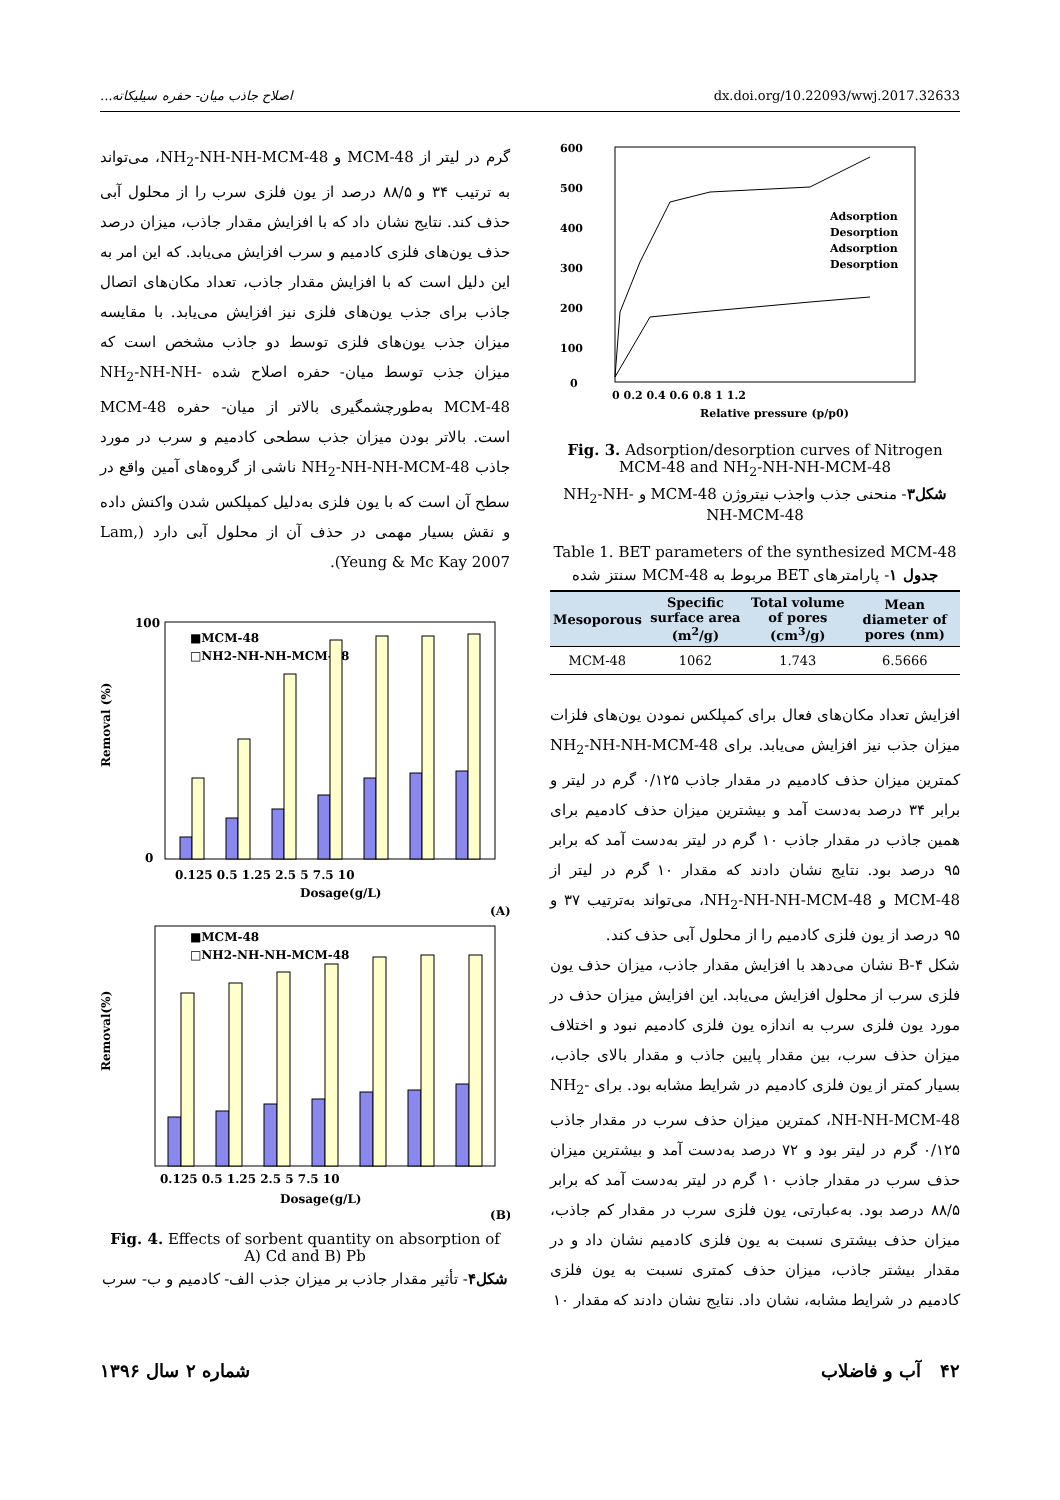اصلاح جاذب میان- حفره سیلیکاته... dx.doi.org/10.22093/wwj.2017.32633
گرم در لیتر از MCM-48 و NH<sub>2</sub>-NH-NH-MCM-48، می‌تواند به ترتیب ۳۴ و ۸۸/۵ درصد از یون فلزی سرب را از محلول آبی حذف کند. نتایج نشان داد که با افزایش مقدار جاذب، میزان درصد حذف یون‌های فلزی کادمیم و سرب افزایش می‌یابد. که این امر به این دلیل است که با افزایش مقدار جاذب، تعداد مکان‌های اتصال جاذب برای جذب یون‌های فلزی نیز افزایش می‌یابد. با مقایسه میزان جذب یون‌های فلزی توسط دو جاذب مشخص است که میزان جذب توسط میان- حفره اصلاح شده NH<sub>2</sub>-NH-NH-MCM-48 به‌طورچشمگیری بالاتر از میان- حفره MCM-48 است. بالاتر بودن میزان جذب سطحی کادمیم و سرب در مورد جاذب NH<sub>2</sub>-NH-NH-MCM-48 ناشی از گروه‌های آمین واقع در سطح آن است که با یون فلزی به‌دلیل کمپلکس شدن واکنش داده و نقش بسیار مهمی در حذف آن از محلول آبی دارد (Lam, Yeung & Mc Kay 2007).
Removal (%)
100
0
■MCM-48
□NH2-NH-NH-MCM-48
0.125 0.5 1.25 2.5 5 7.5 10
Dosage(g/L)
(A)
Removal(%)
■MCM-48
□NH2-NH-NH-MCM-48
0.125 0.5 1.25 2.5 5 7.5 10
Dosage(g/L)
(B)
Fig. 4. Effects of sorbent quantity on absorption of A) Cd and B) Pb
شکل۴- تأثیر مقدار جاذب بر میزان جذب الف- کادمیم و ب- سرب
600
500
400
300
200
100
0
Adsorption
Desorption
Adsorption
Desorption
0 0.2 0.4 0.6 0.8 1 1.2
Relative pressure (p/p0)
Fig. 3. Adsorption/desorption curves of Nitrogen MCM-48 and NH<sub>2</sub>-NH-NH-MCM-48
شکل۳- منحنی جذب واجذب نیتروژن MCM-48 و NH<sub>2</sub>-NH-NH-MCM-48
Table 1. BET parameters of the synthesized MCM-48
جدول ۱- پارامترهای BET مربوط به MCM-48 سنتز شده
| Mesoporous | Specific surface area (m<sup>2</sup>/g) | Total volume of pores (cm<sup>3</sup>/g) | Mean diameter of pores (nm) |
| --- | --- | --- | --- |
| MCM-48 | 1062 | 1.743 | 6.5666 |
افزایش تعداد مکان‌های فعال برای کمپلکس نمودن یون‌های فلزات میزان جذب نیز افزایش می‌یابد. برای NH<sub>2</sub>-NH-NH-MCM-48 کمترین میزان حذف کادمیم در مقدار جاذب ۰/۱۲۵ گرم در لیتر و برابر ۳۴ درصد به‌دست آمد و بیشترین میزان حذف کادمیم برای همین جاذب در مقدار جاذب ۱۰ گرم در لیتر به‌دست آمد که برابر ۹۵ درصد بود. نتایج نشان دادند که مقدار ۱۰ گرم در لیتر از MCM-48 و NH<sub>2</sub>-NH-NH-MCM-48، می‌تواند به‌ترتیب ۳۷ و ۹۵ درصد از یون فلزی کادمیم را از محلول آبی حذف کند.
شکل ۴-B نشان می‌دهد با افزایش مقدار جاذب، میزان حذف یون فلزی سرب از محلول افزایش می‌یابد. این افزایش میزان حذف در مورد یون فلزی سرب به اندازه یون فلزی کادمیم نبود و اختلاف میزان حذف سرب، بین مقدار پایین جاذب و مقدار بالای جاذب، بسیار کمتر از یون فلزی کادمیم در شرایط مشابه بود. برای NH<sub>2</sub>-NH-NH-MCM-48، کمترین میزان حذف سرب در مقدار جاذب ۰/۱۲۵ گرم در لیتر بود و ۷۲ درصد به‌دست آمد و بیشترین میزان حذف سرب در مقدار جاذب ۱۰ گرم در لیتر به‌دست آمد که برابر ۸۸/۵ درصد بود. به‌عبارتی، یون فلزی سرب در مقدار کم جاذب، میزان حذف بیشتری نسبت به یون فلزی کادمیم نشان داد و در مقدار بیشتر جاذب، میزان حذف کمتری نسبت به یون فلزی کادمیم در شرایط مشابه، نشان داد. نتایج نشان دادند که مقدار ۱۰
۴۲ آب و فاضلاب شماره ۲ سال ۱۳۹۶